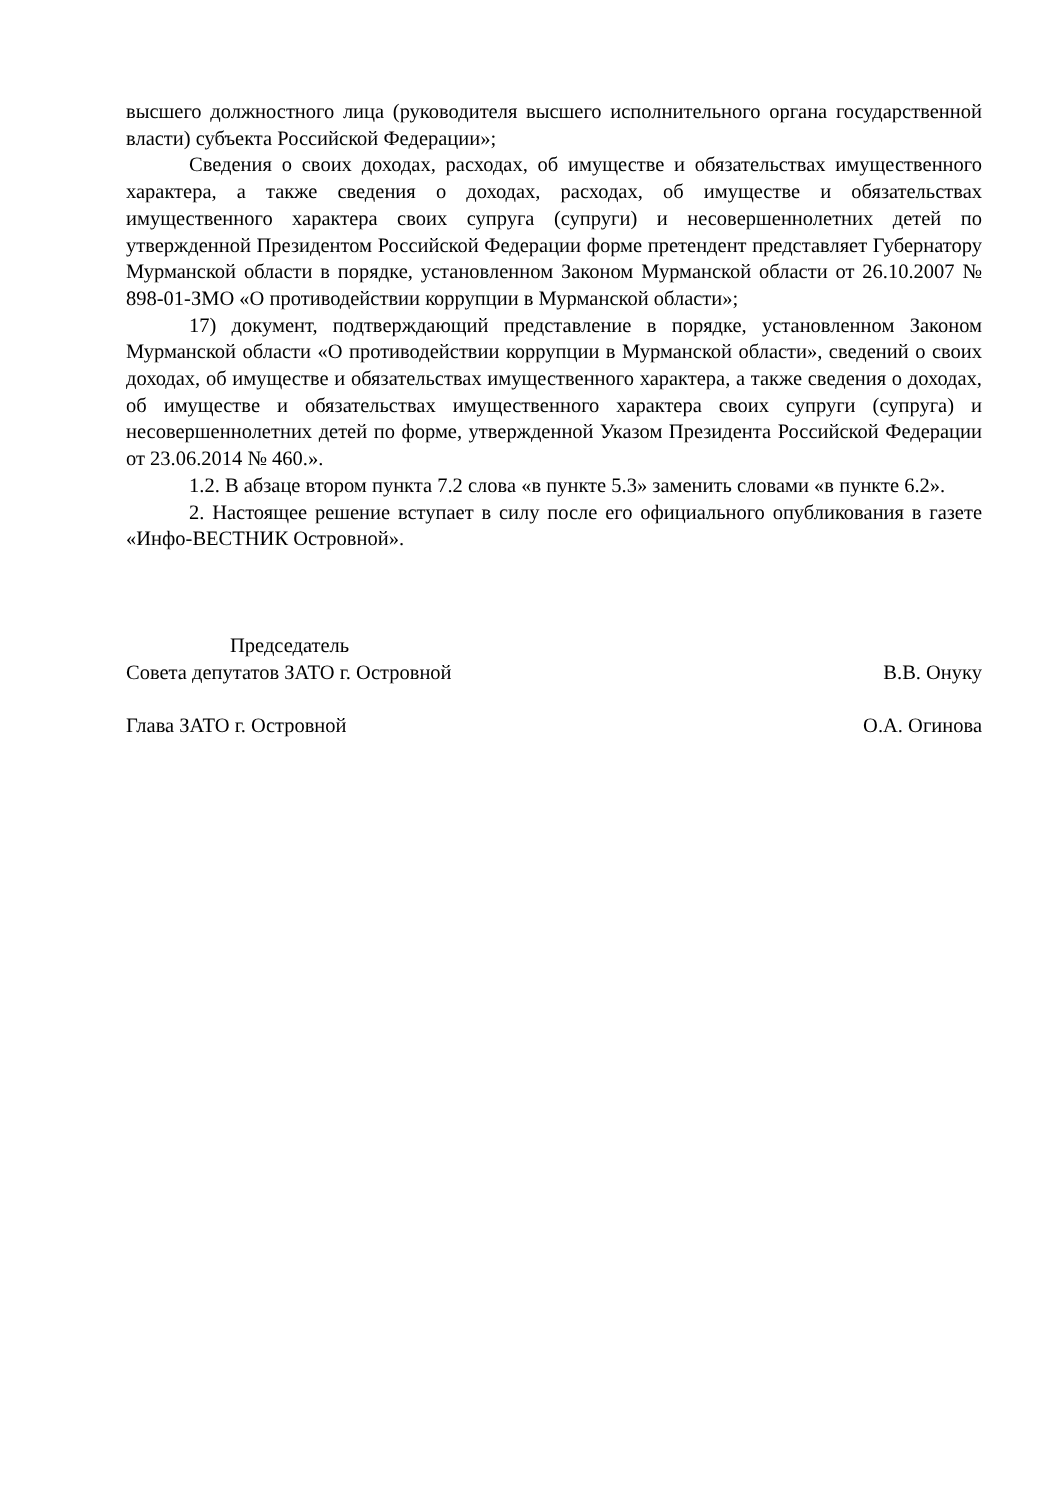высшего должностного лица (руководителя высшего исполнительного органа государственной власти) субъекта Российской Федерации»;
Сведения о своих доходах, расходах, об имуществе и обязательствах имущественного характера, а также сведения о доходах, расходах, об имуществе и обязательствах имущественного характера своих супруга (супруги) и несовершеннолетних детей по утвержденной Президентом Российской Федерации форме претендент представляет Губернатору Мурманской области в порядке, установленном Законом Мурманской области от 26.10.2007 № 898-01-ЗМО «О противодействии коррупции в Мурманской области»;
17) документ, подтверждающий представление в порядке, установленном Законом Мурманской области «О противодействии коррупции в Мурманской области», сведений о своих доходах, об имуществе и обязательствах имущественного характера, а также сведения о доходах, об имуществе и обязательствах имущественного характера своих супруги (супруга) и несовершеннолетних детей по форме, утвержденной Указом Президента Российской Федерации от 23.06.2014 № 460.».
1.2. В абзаце втором пункта 7.2 слова «в пункте 5.3» заменить словами «в пункте 6.2».
2. Настоящее решение вступает в силу после его официального опубликования в газете «Инфо-ВЕСТНИК Островной».
Председатель
Совета депутатов ЗАТО г. Островной В.В. Онуку
Глава ЗАТО г. Островной О.А. Огинова